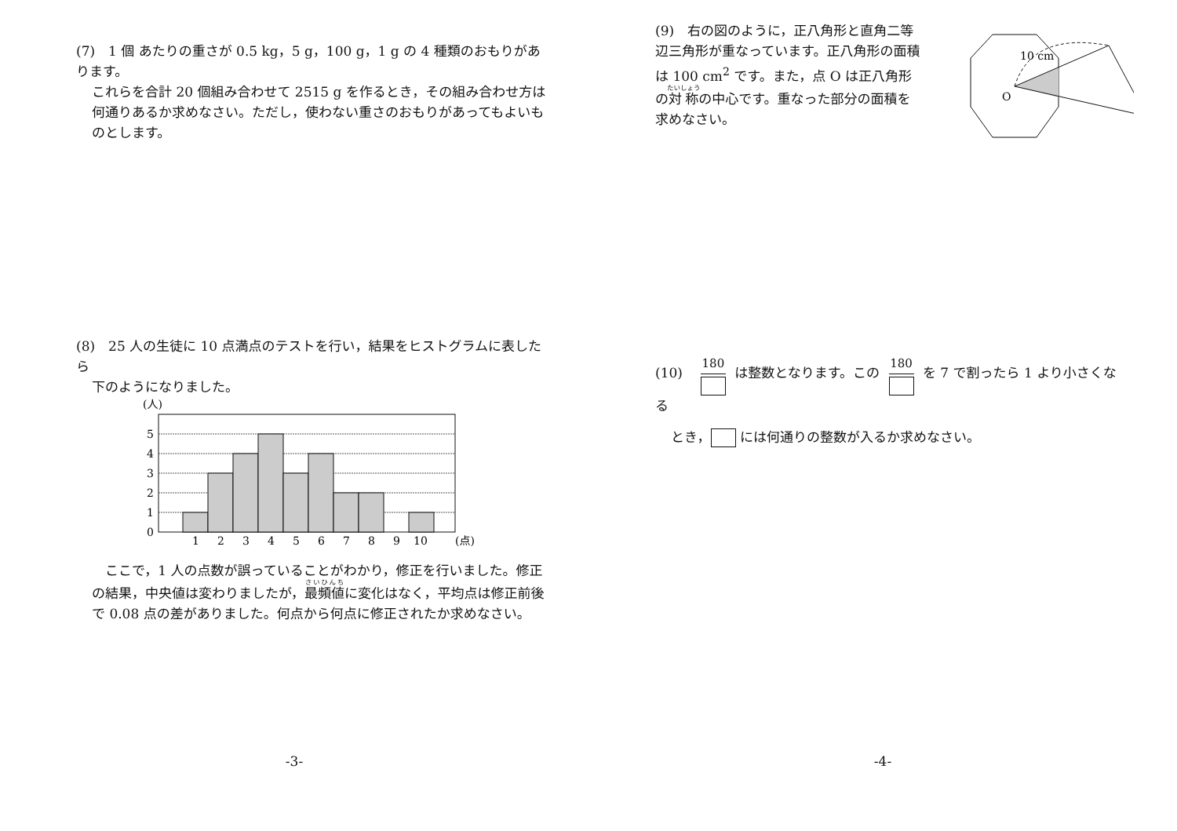(7)　1 個 あたりの重さが 0.5 kg，5 g，100 g，1 g の 4 種類のおもりがあります。
これらを合計 20 個組み合わせて 2515 g を作るとき，その組み合わせ方は何通りあるか求めなさい。ただし，使わない重さのおもりがあってもよいものとします。
(8)　25 人の生徒に 10 点満点のテストを行い，結果をヒストグラムに表したら
下のようになりました。
(人)
5
4
3
2
1
0
1
2
3
4
5
6
7
8
9
10
(点)
ここで，1 人の点数が誤っていることがわかり，修正を行いました。修正の結果，中央値は変わりましたが，最頻値に変化はなく，平均点は修正前後で 0.08 点の差がありました。何点から何点に修正されたか求めなさい。
-3-
(9)　右の図のように，正八角形と直角二等辺三角形が重なっています。正八角形の面積は 100 cm<sup>2</sup> です。また，点 O は正八角形の対称の中心です。重なった部分の面積を求めなさい。
10 cm
O
(10)　180 は整数となります。この 180 を 7 で割ったら 1 より小さくなる
とき， には何通りの整数が入るか求めなさい。
-4-